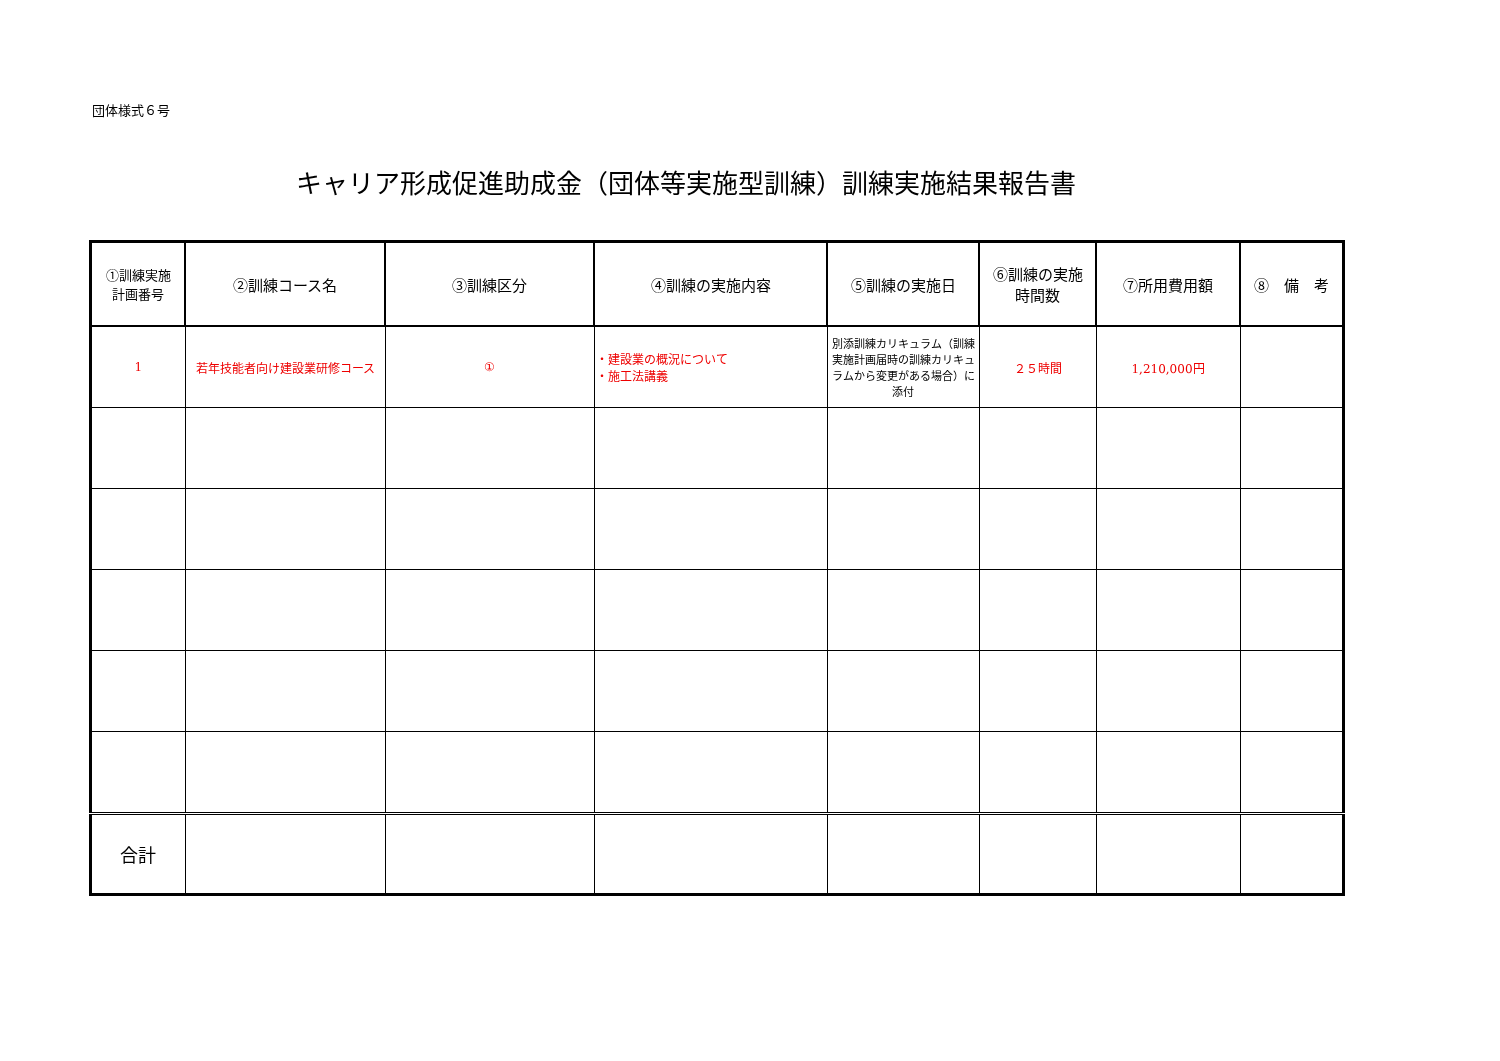団体様式６号
キャリア形成促進助成金（団体等実施型訓練）訓練実施結果報告書
| ①訓練実施 計画番号 | ②訓練コース名 | ③訓練区分 | ④訓練の実施内容 | ⑤訓練の実施日 | ⑥訓練の実施 時間数 | ⑦所用費用額 | ⑧ 備 考 |
| --- | --- | --- | --- | --- | --- | --- | --- |
| 1 | 若年技能者向け建設業研修コース | ① | ・建設業の概況について ・施工法講義 | 別添訓練カリキュラム（訓練実施計画届時の訓練カリキュラムから変更がある場合）に添付 | ２５時間 | 1,210,000円 | |
| 合計 | | | | | | | |